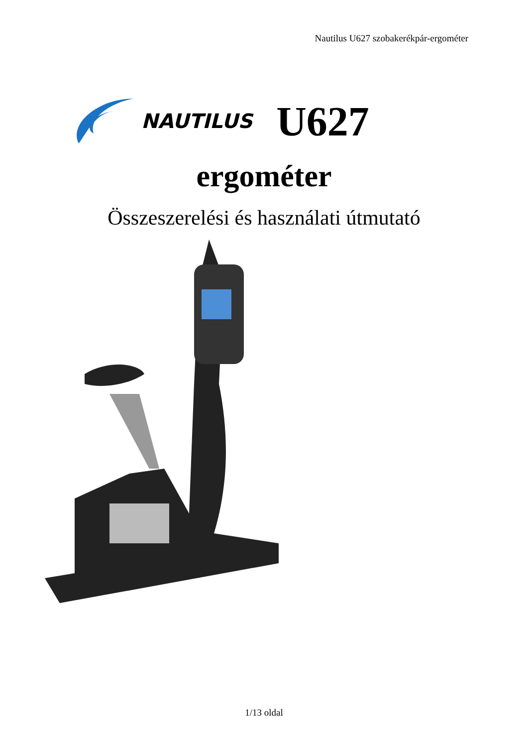Nautilus U627 szobakerékpár-ergométer
NAUTILUS U627
ergométer
Összeszerelési és használati útmutató
1/13 oldal